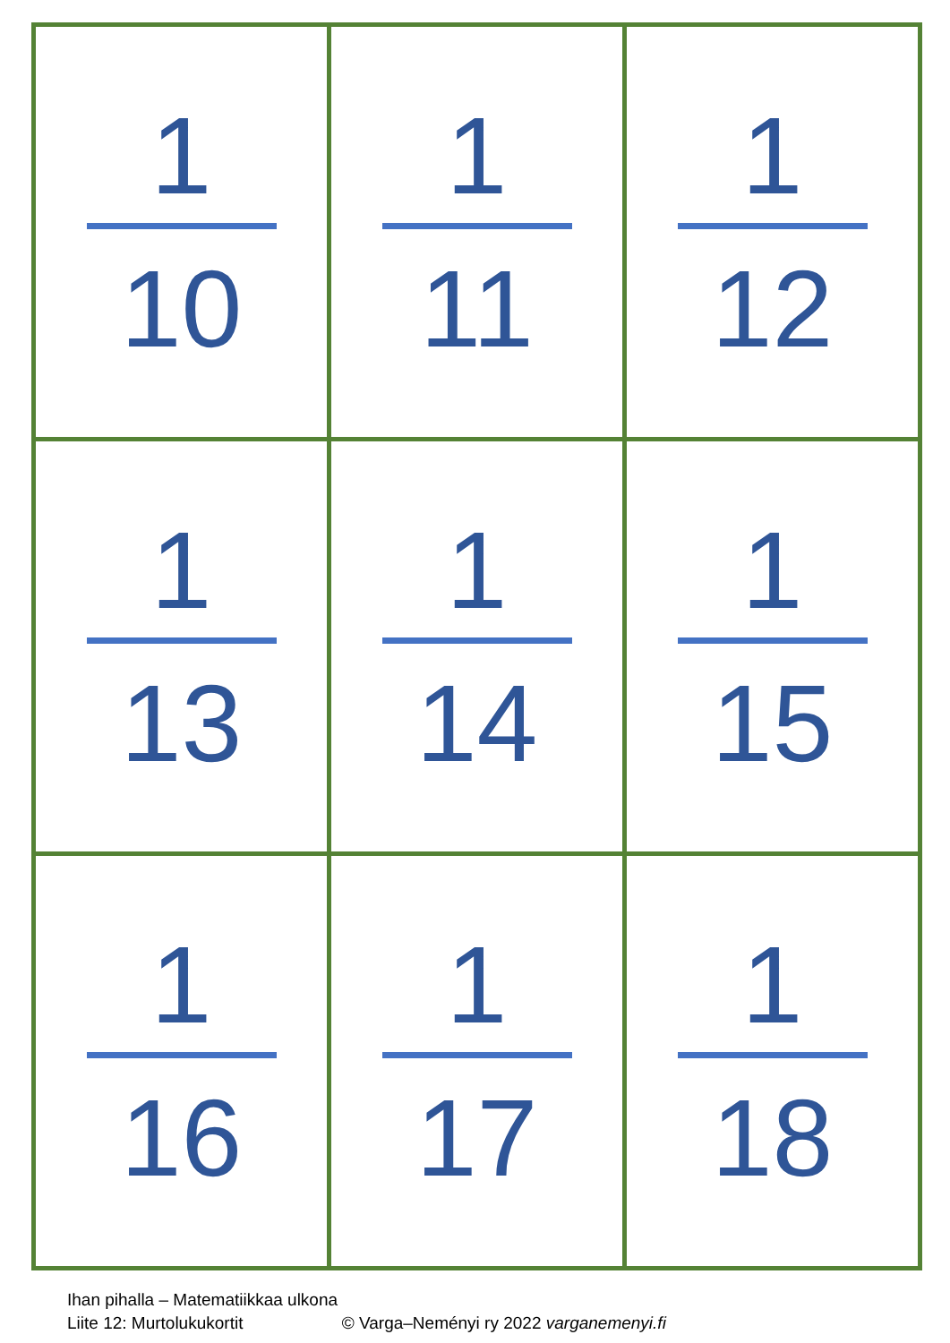| 1 10 | 1 11 | 1 12 |
| 1 13 | 1 14 | 1 15 |
| 1 16 | 1 17 | 1 18 |
Ihan pihalla – Matematiikkaa ulkona
Liite 12: Murtolukukortit © Varga–Neményi ry 2022 varganemenyi.fi